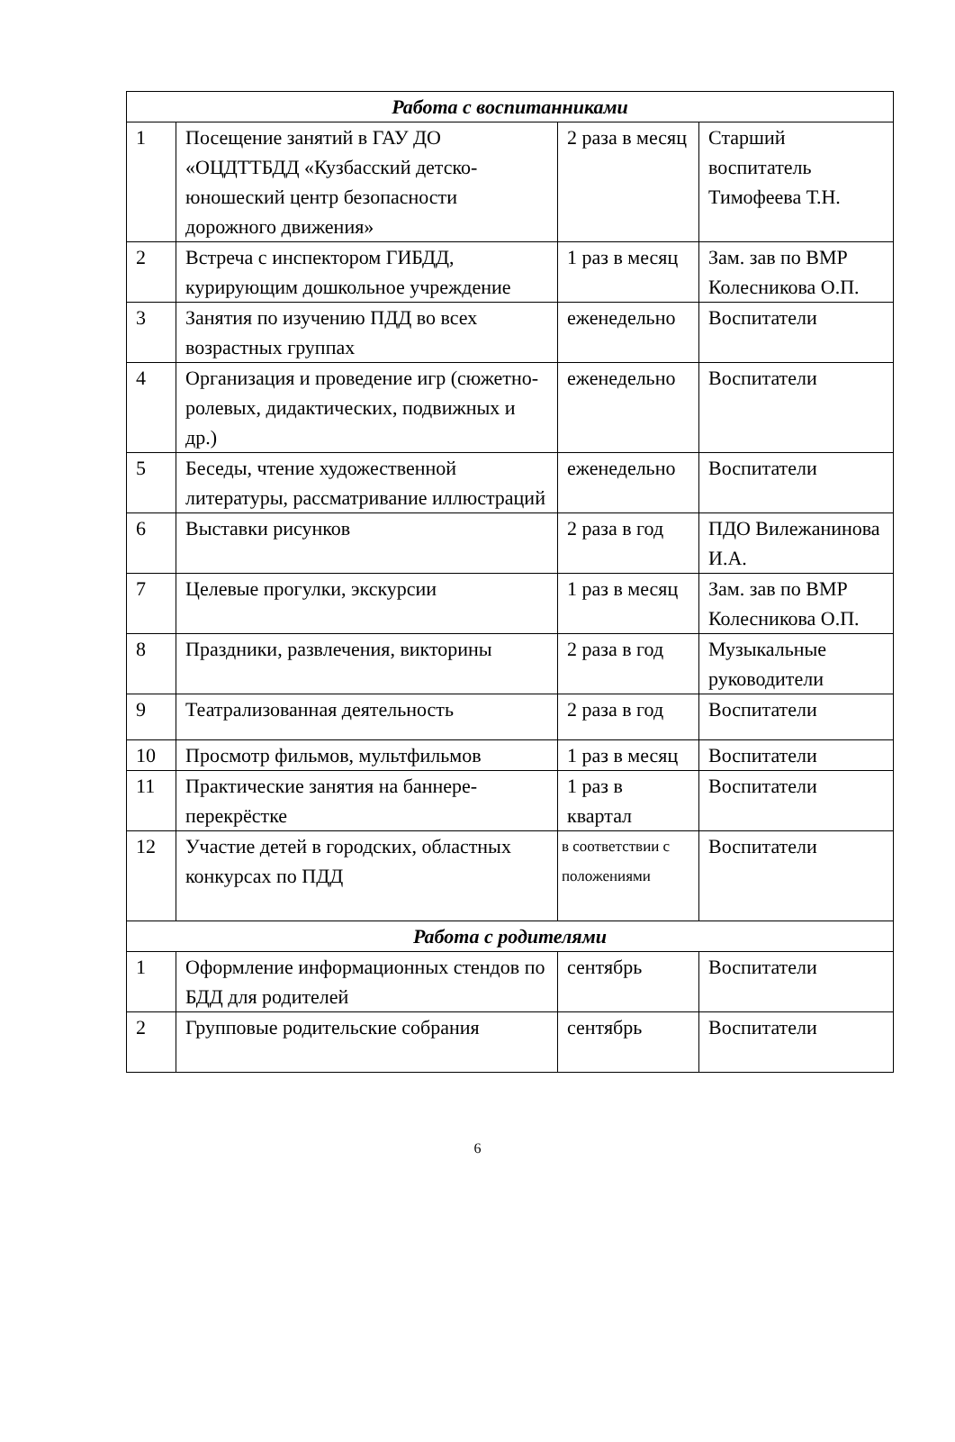| Работа с воспитанниками | | | |
| 1 | Посещение занятий в ГАУ ДО «ОЦДТТБДД «Кузбасский детско-юношеский центр безопасности дорожного движения» | 2 раза в месяц | Старший воспитатель Тимофеева Т.Н. |
| 2 | Встреча с инспектором ГИБДД, курирующим дошкольное учреждение | 1 раз в месяц | Зам. зав по ВМР Колесникова О.П. |
| 3 | Занятия по изучению ПДД во всех возрастных группах | еженедельно | Воспитатели |
| 4 | Организация и проведение игр (сюжетно-ролевых, дидактических, подвижных и др.) | еженедельно | Воспитатели |
| 5 | Беседы, чтение художественной литературы, рассматривание иллюстраций | еженедельно | Воспитатели |
| 6 | Выставки рисунков | 2 раза в год | ПДО Вилежанинова И.А. |
| 7 | Целевые прогулки, экскурсии | 1 раз в месяц | Зам. зав по ВМР Колесникова О.П. |
| 8 | Праздники, развлечения, викторины | 2 раза в год | Музыкальные руководители |
| 9 | Театрализованная деятельность | 2 раза в год | Воспитатели |
| 10 | Просмотр фильмов, мультфильмов | 1 раз в месяц | Воспитатели |
| 11 | Практические занятия на баннере-перекрёстке | 1 раз в квартал | Воспитатели |
| 12 | Участие детей в городских, областных конкурсах по ПДД | в соответствии с положениями | Воспитатели |
| Работа с родителями | | | |
| 1 | Оформление информационных стендов по БДД для родителей | сентябрь | Воспитатели |
| 2 | Групповые родительские собрания | сентябрь | Воспитатели |
6